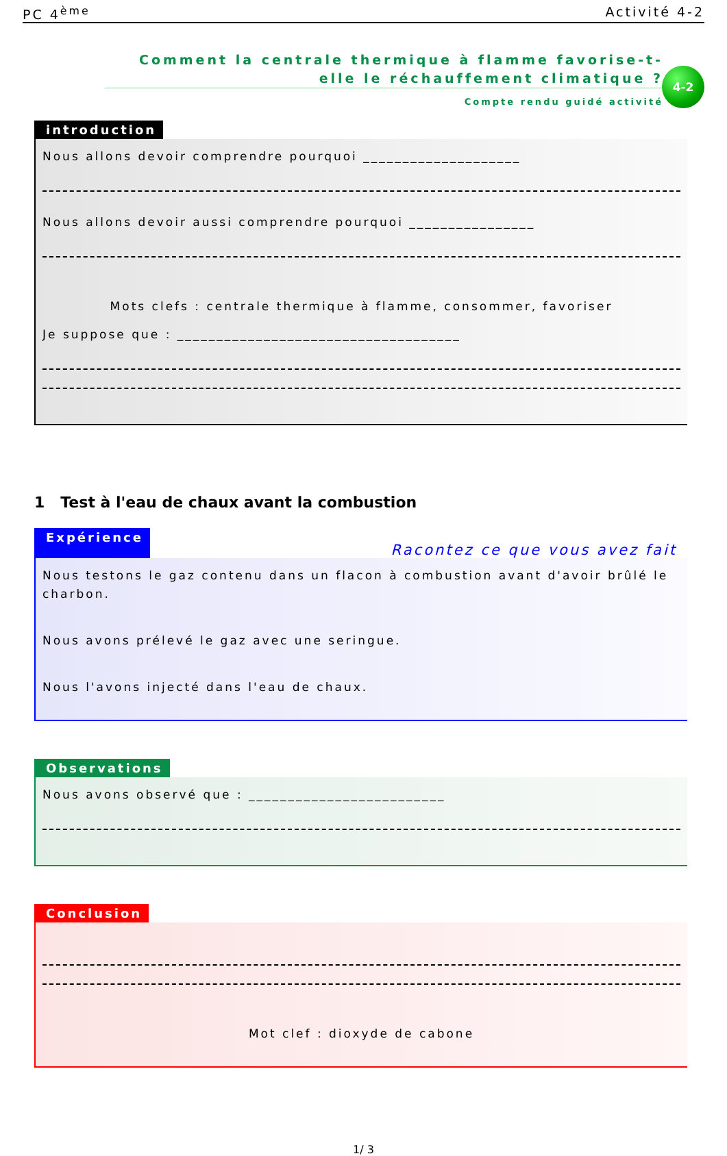PC 4<sup>ème</sup> Activité 4-2
Comment la centrale thermique à flamme favorise-t-elle le réchauffement climatique ?
Compte rendu guidé activité
4-2
introduction
Nous allons devoir comprendre pourquoi ____________________
Nous allons devoir aussi comprendre pourquoi ________________
Mots clefs : centrale thermique à flamme, consommer, favoriser
Je suppose que : ____________________________________
1 Test à l'eau de chaux avant la combustion
Expérience Racontez ce que vous avez fait
Nous testons le gaz contenu dans un flacon à combustion avant d'avoir brûlé le charbon.
Nous avons prélevé le gaz avec une seringue.
Nous l'avons injecté dans l'eau de chaux.
Observations
Nous avons observé que : _________________________
Conclusion
Mot clef : dioxyde de cabone
1/ 3